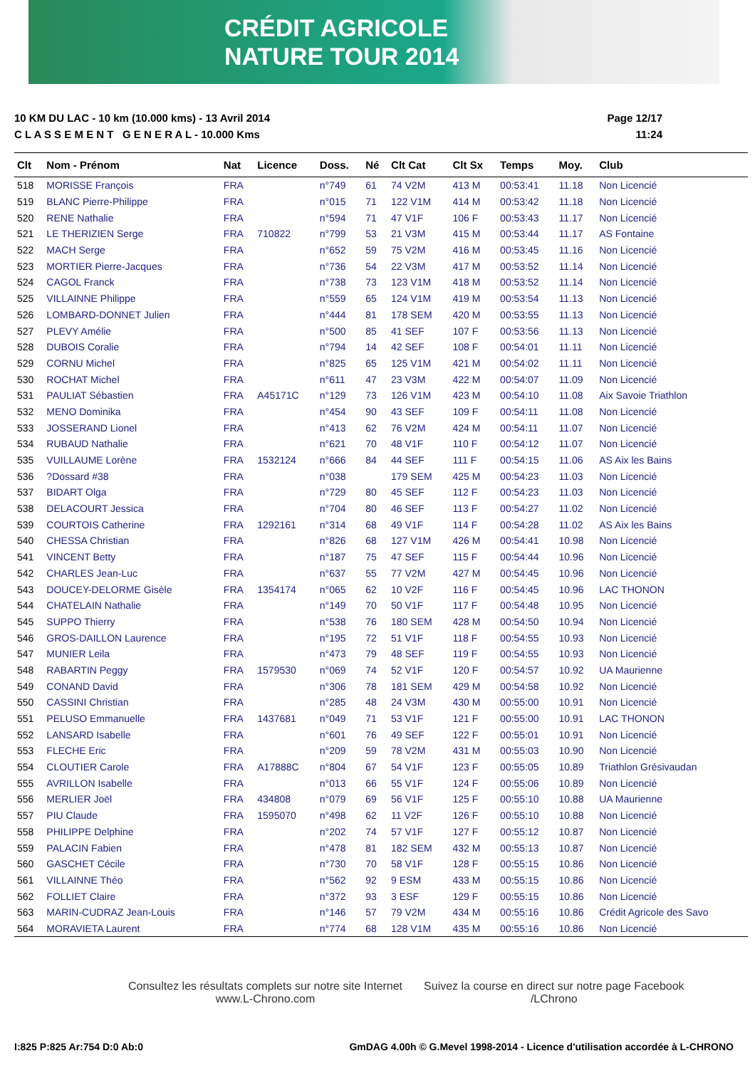CRÉDIT AGRICOLE
NATURE TOUR 2014
10 KM DU LAC - 10 km (10.000 kms) - 13 Avril 2014
C L A S S E M E N T G E N E R A L - 10.000 Kms
Page 12/17
11:24
| Clt | Nom - Prénom | Nat | Licence | Doss. | Né | Clt Cat | Clt Sx | Temps | Moy. | Club |
| --- | --- | --- | --- | --- | --- | --- | --- | --- | --- | --- |
| 518 | MORISSE François | FRA | | n°749 | 61 | 74 V2M | 413 M | 00:53:41 | 11.18 | Non Licencié |
| 519 | BLANC Pierre-Philippe | FRA | | n°015 | 71 | 122 V1M | 414 M | 00:53:42 | 11.18 | Non Licencié |
| 520 | RENE Nathalie | FRA | | n°594 | 71 | 47 V1F | 106 F | 00:53:43 | 11.17 | Non Licencié |
| 521 | LE THERIZIEN Serge | FRA | 710822 | n°799 | 53 | 21 V3M | 415 M | 00:53:44 | 11.17 | AS Fontaine |
| 522 | MACH Serge | FRA | | n°652 | 59 | 75 V2M | 416 M | 00:53:45 | 11.16 | Non Licencié |
| 523 | MORTIER Pierre-Jacques | FRA | | n°736 | 54 | 22 V3M | 417 M | 00:53:52 | 11.14 | Non Licencié |
| 524 | CAGOL Franck | FRA | | n°738 | 73 | 123 V1M | 418 M | 00:53:52 | 11.14 | Non Licencié |
| 525 | VILLAINNE Philippe | FRA | | n°559 | 65 | 124 V1M | 419 M | 00:53:54 | 11.13 | Non Licencié |
| 526 | LOMBARD-DONNET Julien | FRA | | n°444 | 81 | 178 SEM | 420 M | 00:53:55 | 11.13 | Non Licencié |
| 527 | PLEVY Amélie | FRA | | n°500 | 85 | 41 SEF | 107 F | 00:53:56 | 11.13 | Non Licencié |
| 528 | DUBOIS Coralie | FRA | | n°794 | 14 | 42 SEF | 108 F | 00:54:01 | 11.11 | Non Licencié |
| 529 | CORNU Michel | FRA | | n°825 | 65 | 125 V1M | 421 M | 00:54:02 | 11.11 | Non Licencié |
| 530 | ROCHAT Michel | FRA | | n°611 | 47 | 23 V3M | 422 M | 00:54:07 | 11.09 | Non Licencié |
| 531 | PAULIAT Sébastien | FRA | A45171C | n°129 | 73 | 126 V1M | 423 M | 00:54:10 | 11.08 | Aix Savoie Triathlon |
| 532 | MENO Dominika | FRA | | n°454 | 90 | 43 SEF | 109 F | 00:54:11 | 11.08 | Non Licencié |
| 533 | JOSSERAND Lionel | FRA | | n°413 | 62 | 76 V2M | 424 M | 00:54:11 | 11.07 | Non Licencié |
| 534 | RUBAUD Nathalie | FRA | | n°621 | 70 | 48 V1F | 110 F | 00:54:12 | 11.07 | Non Licencié |
| 535 | VUILLAUME Lorène | FRA | 1532124 | n°666 | 84 | 44 SEF | 111 F | 00:54:15 | 11.06 | AS Aix les Bains |
| 536 | ?Dossard #38 | FRA | | n°038 | | 179 SEM | 425 M | 00:54:23 | 11.03 | Non Licencié |
| 537 | BIDART Olga | FRA | | n°729 | 80 | 45 SEF | 112 F | 00:54:23 | 11.03 | Non Licencié |
| 538 | DELACOURT Jessica | FRA | | n°704 | 80 | 46 SEF | 113 F | 00:54:27 | 11.02 | Non Licencié |
| 539 | COURTOIS Catherine | FRA | 1292161 | n°314 | 68 | 49 V1F | 114 F | 00:54:28 | 11.02 | AS Aix les Bains |
| 540 | CHESSA Christian | FRA | | n°826 | 68 | 127 V1M | 426 M | 00:54:41 | 10.98 | Non Licencié |
| 541 | VINCENT Betty | FRA | | n°187 | 75 | 47 SEF | 115 F | 00:54:44 | 10.96 | Non Licencié |
| 542 | CHARLES Jean-Luc | FRA | | n°637 | 55 | 77 V2M | 427 M | 00:54:45 | 10.96 | Non Licencié |
| 543 | DOUCEY-DELORME Gisèle | FRA | 1354174 | n°065 | 62 | 10 V2F | 116 F | 00:54:45 | 10.96 | LAC THONON |
| 544 | CHATELAIN Nathalie | FRA | | n°149 | 70 | 50 V1F | 117 F | 00:54:48 | 10.95 | Non Licencié |
| 545 | SUPPO Thierry | FRA | | n°538 | 76 | 180 SEM | 428 M | 00:54:50 | 10.94 | Non Licencié |
| 546 | GROS-DAILLON Laurence | FRA | | n°195 | 72 | 51 V1F | 118 F | 00:54:55 | 10.93 | Non Licencié |
| 547 | MUNIER Leila | FRA | | n°473 | 79 | 48 SEF | 119 F | 00:54:55 | 10.93 | Non Licencié |
| 548 | RABARTIN Peggy | FRA | 1579530 | n°069 | 74 | 52 V1F | 120 F | 00:54:57 | 10.92 | UA Maurienne |
| 549 | CONAND David | FRA | | n°306 | 78 | 181 SEM | 429 M | 00:54:58 | 10.92 | Non Licencié |
| 550 | CASSINI Christian | FRA | | n°285 | 48 | 24 V3M | 430 M | 00:55:00 | 10.91 | Non Licencié |
| 551 | PELUSO Emmanuelle | FRA | 1437681 | n°049 | 71 | 53 V1F | 121 F | 00:55:00 | 10.91 | LAC THONON |
| 552 | LANSARD Isabelle | FRA | | n°601 | 76 | 49 SEF | 122 F | 00:55:01 | 10.91 | Non Licencié |
| 553 | FLECHE Eric | FRA | | n°209 | 59 | 78 V2M | 431 M | 00:55:03 | 10.90 | Non Licencié |
| 554 | CLOUTIER Carole | FRA | A17888C | n°804 | 67 | 54 V1F | 123 F | 00:55:05 | 10.89 | Triathlon Grésivaudan |
| 555 | AVRILLON Isabelle | FRA | | n°013 | 66 | 55 V1F | 124 F | 00:55:06 | 10.89 | Non Licencié |
| 556 | MERLIER Joël | FRA | 434808 | n°079 | 69 | 56 V1F | 125 F | 00:55:10 | 10.88 | UA Maurienne |
| 557 | PIU Claude | FRA | 1595070 | n°498 | 62 | 11 V2F | 126 F | 00:55:10 | 10.88 | Non Licencié |
| 558 | PHILIPPE Delphine | FRA | | n°202 | 74 | 57 V1F | 127 F | 00:55:12 | 10.87 | Non Licencié |
| 559 | PALACIN Fabien | FRA | | n°478 | 81 | 182 SEM | 432 M | 00:55:13 | 10.87 | Non Licencié |
| 560 | GASCHET Cécile | FRA | | n°730 | 70 | 58 V1F | 128 F | 00:55:15 | 10.86 | Non Licencié |
| 561 | VILLAINNE Théo | FRA | | n°562 | 92 | 9 ESM | 433 M | 00:55:15 | 10.86 | Non Licencié |
| 562 | FOLLIET Claire | FRA | | n°372 | 93 | 3 ESF | 129 F | 00:55:15 | 10.86 | Non Licencié |
| 563 | MARIN-CUDRAZ Jean-Louis | FRA | | n°146 | 57 | 79 V2M | 434 M | 00:55:16 | 10.86 | Crédit Agricole des Savo |
| 564 | MORAVIETA Laurent | FRA | | n°774 | 68 | 128 V1M | 435 M | 00:55:16 | 10.86 | Non Licencié |
Consultez les résultats complets sur notre site Internet
www.L-Chrono.com
Suivez la course en direct sur notre page Facebook
/LChrono
I:825 P:825 Ar:754 D:0 Ab:0 GmDAG 4.00h © G.Mevel 1998-2014 - Licence d'utilisation accordée à L-CHRONO